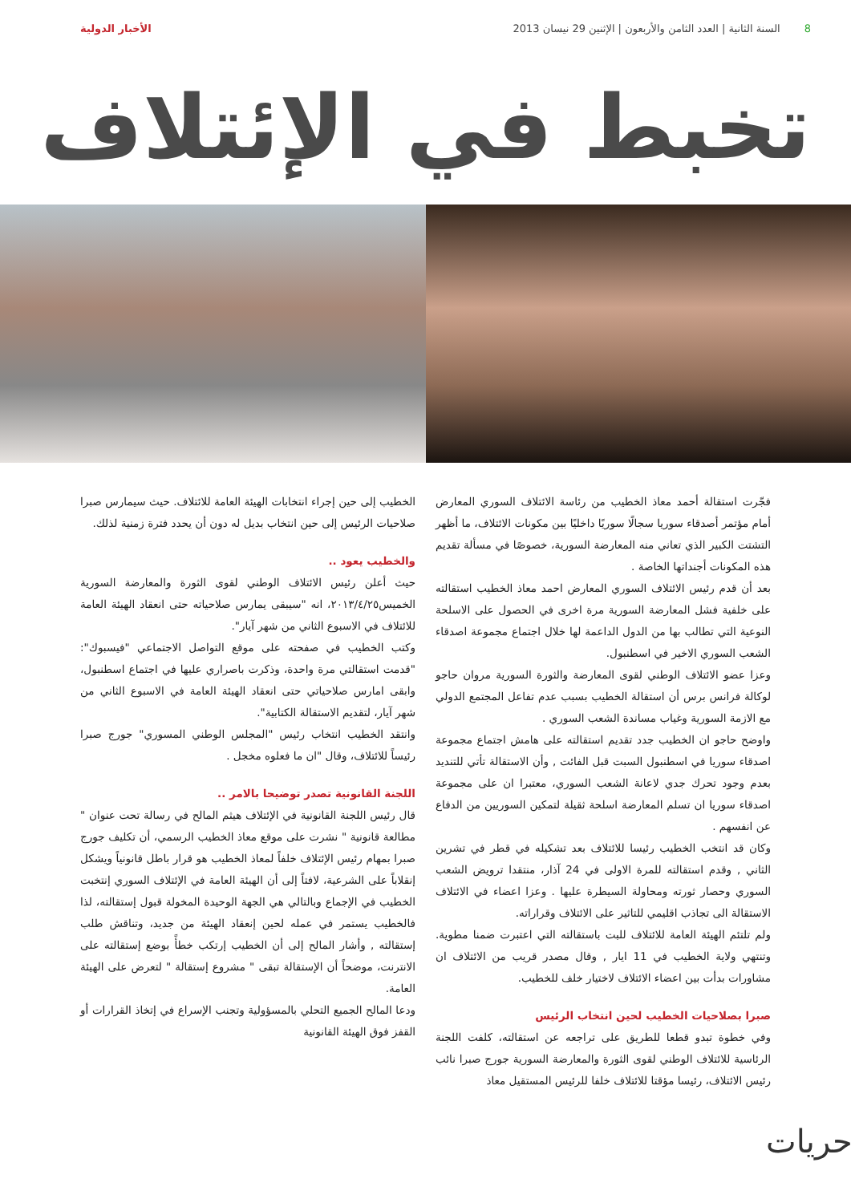8السنة الثانية | العدد الثامن والأربعون | الإثنين 29 نيسان 2013
الأخبار الدولية
تخبط في الإئتلاف
فجّرت استقالة أحمد معاذ الخطيب من رئاسة الائتلاف السوري المعارض أمام مؤتمر أصدقاء سوريا سجالًا سوريًا داخليًا بين مكونات الائتلاف، ما أظهر التشتت الكبير الذي تعاني منه المعارضة السورية، خصوصًا في مسألة تقديم هذه المكونات أجنداتها الخاصة .
بعد أن قدم رئيس الائتلاف السوري المعارض احمد معاذ الخطيب استقالته على خلفية فشل المعارضة السورية مرة اخرى في الحصول على الاسلحة النوعية التي تطالب بها من الدول الداعمة لها خلال اجتماع مجموعة اصدقاء الشعب السوري الاخير في اسطنبول.
وعزا عضو الائتلاف الوطني لقوى المعارضة والثورة السورية مروان حاجو لوكالة فرانس برس أن استقالة الخطيب بسبب عدم تفاعل المجتمع الدولي مع الازمة السورية وغياب مساندة الشعب السوري .
واوضح حاجو ان الخطيب جدد تقديم استقالته على هامش اجتماع مجموعة اصدقاء سوريا في اسطنبول السبت قبل الفائت , وأن الاستقالة تأتي للتنديد بعدم وجود تحرك جدي لاعانة الشعب السوري، معتبرا ان على مجموعة اصدقاء سوريا ان تسلم المعارضة اسلحة ثقيلة لتمكين السوريين من الدفاع عن انفسهم .
وكان قد انتخب الخطيب رئيسا للائتلاف بعد تشكيله في قطر في تشرين الثاني , وقدم استقالته للمرة الاولى في 24 آذار، منتقدا ترويض الشعب السوري وحصار ثورته ومحاولة السيطرة عليها . وعزا اعضاء في الائتلاف الاستقالة الى تجاذب اقليمي للتاثير على الائتلاف وقراراته.
ولم تلتئم الهيئة العامة للائتلاف للبت باستقالته التي اعتبرت ضمنا مطوية. وتنتهي ولاية الخطيب في 11 ايار , وقال مصدر قريب من الائتلاف ان مشاورات بدأت بين اعضاء الائتلاف لاختيار خلف للخطيب.
صبرا بصلاحيات الخطيب لحين انتخاب الرئيس
وفي خطوة تبدو قطعا للطريق على تراجعه عن استقالته، كلفت اللجنة الرئاسية للائتلاف الوطني لقوى الثورة والمعارضة السورية جورج صبرا نائب رئيس الائتلاف، رئيسا مؤقتا للائتلاف خلفا للرئيس المستقيل معاذ
الخطيب إلى حين إجراء انتخابات الهيئة العامة للائتلاف. حيث سيمارس صبرا صلاحيات الرئيس إلى حين انتخاب بديل له دون أن يحدد فترة زمنية لذلك.
والخطيب يعود ..
حيث أعلن رئيس الائتلاف الوطني لقوى الثورة والمعارضة السورية الخميس٢٠١٣/٤/٢٥، انه "سيبقى يمارس صلاحياته حتى انعقاد الهيئة العامة للائتلاف في الاسبوع الثاني من شهر آيار".
وكتب الخطيب في صفحته على موقع التواصل الاجتماعي "فيسبوك": "قدمت استقالتي مرة واحدة، وذكرت باصراري عليها في اجتماع اسطنبول، وابقى امارس صلاحياتي حتى انعقاد الهيئة العامة في الاسبوع الثاني من شهر آيار، لتقديم الاستقالة الكتابية".
وانتقد الخطيب انتخاب رئيس "المجلس الوطني المسوري" جورج صبرا رئيساً للائتلاف، وقال "ان ما فعلوه مخجل .
اللجنة القانونية تصدر توضيحا بالامر ..
قال رئيس اللجنة القانونية في الإئتلاف هيثم المالح في رسالة تحت عنوان " مطالعة قانونية " نشرت على موقع معاذ الخطيب الرسمي، أن تكليف جورج صبرا بمهام رئيس الإئتلاف خلفاً لمعاذ الخطيب هو قرار باطل قانونياً ويشكل إنقلاباً على الشرعية، لافتاً إلى أن الهيئة العامة في الإئتلاف السوري إنتخبت الخطيب في الإجماع وبالتالي هي الجهة الوحيدة المخولة قبول إستقالته، لذا فالخطيب يستمر في عمله لحين إنعقاد الهيئة من جديد، وتناقش طلب إستقالته , وأشار المالح إلى أن الخطيب إرتكب خطأً بوضع إستقالته على الانترنت، موضحاً أن الإستقالة تبقى " مشروع إستقالة " لتعرض على الهيئة العامة.
ودعا المالح الجميع التحلي بالمسؤولية وتجنب الإسراع في إتخاذ القرارات أو القفز فوق الهيئة القانونية
حريات